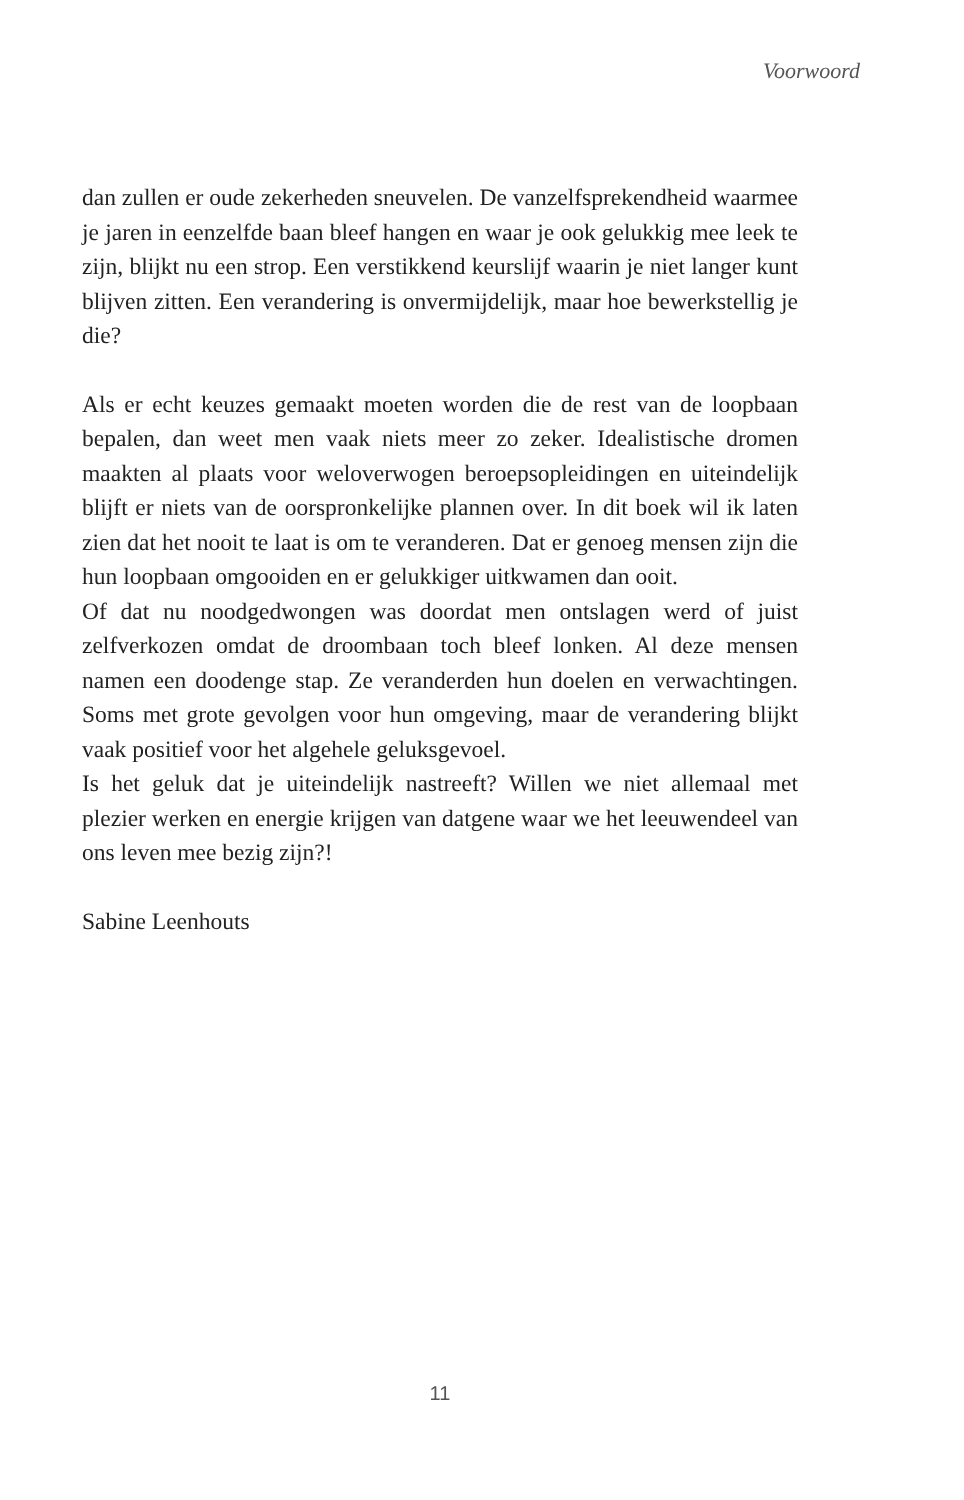Voorwoord
dan zullen er oude zekerheden sneuvelen. De vanzelfsprekendheid waarmee je jaren in eenzelfde baan bleef hangen en waar je ook gelukkig mee leek te zijn, blijkt nu een strop. Een verstikkend keurslijf waarin je niet langer kunt blijven zitten. Een verandering is onvermijdelijk, maar hoe bewerkstellig je die?
Als er echt keuzes gemaakt moeten worden die de rest van de loopbaan bepalen, dan weet men vaak niets meer zo zeker. Idealistische dromen maakten al plaats voor weloverwogen beroepsopleidingen en uiteindelijk blijft er niets van de oorspronkelijke plannen over. In dit boek wil ik laten zien dat het nooit te laat is om te veranderen. Dat er genoeg mensen zijn die hun loopbaan omgooiden en er gelukkiger uitkwamen dan ooit.
Of dat nu noodgedwongen was doordat men ontslagen werd of juist zelfverkozen omdat de droombaan toch bleef lonken. Al deze mensen namen een doodenge stap. Ze veranderden hun doelen en verwachtingen. Soms met grote gevolgen voor hun omgeving, maar de verandering blijkt vaak positief voor het algehele geluksgevoel.
Is het geluk dat je uiteindelijk nastreeft? Willen we niet allemaal met plezier werken en energie krijgen van datgene waar we het leeuwendeel van ons leven mee bezig zijn?!
Sabine Leenhouts
11